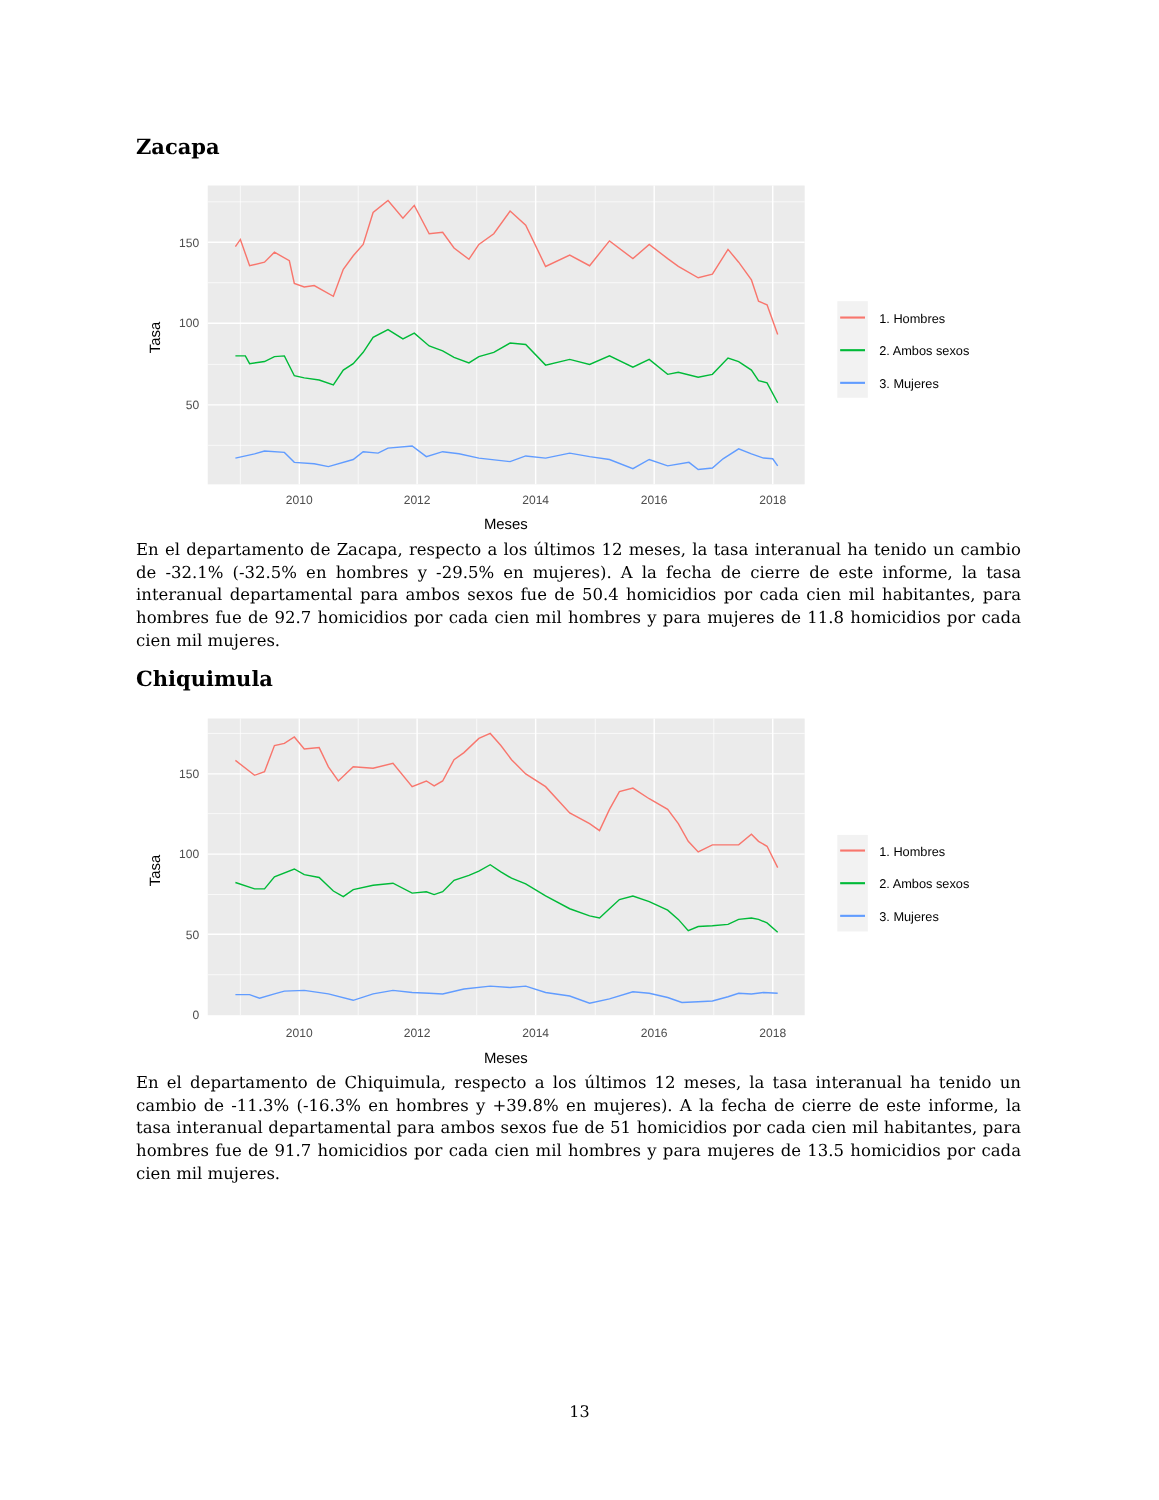Zacapa
150
100
50
2010
2012
2014
2016
2018
Meses
Tasa
1. Hombres
2. Ambos sexos
3. Mujeres
En el departamento de Zacapa, respecto a los últimos 12 meses, la tasa interanual ha tenido un cambio de -32.1% (-32.5% en hombres y -29.5% en mujeres). A la fecha de cierre de este informe, la tasa interanual departamental para ambos sexos fue de 50.4 homicidios por cada cien mil habitantes, para hombres fue de 92.7 homicidios por cada cien mil hombres y para mujeres de 11.8 homicidios por cada cien mil mujeres.
Chiquimula
150
100
50
0
2010
2012
2014
2016
2018
Meses
Tasa
1. Hombres
2. Ambos sexos
3. Mujeres
En el departamento de Chiquimula, respecto a los últimos 12 meses, la tasa interanual ha tenido un cambio de -11.3% (-16.3% en hombres y +39.8% en mujeres). A la fecha de cierre de este informe, la tasa interanual departamental para ambos sexos fue de 51 homicidios por cada cien mil habitantes, para hombres fue de 91.7 homicidios por cada cien mil hombres y para mujeres de 13.5 homicidios por cada cien mil mujeres.
13